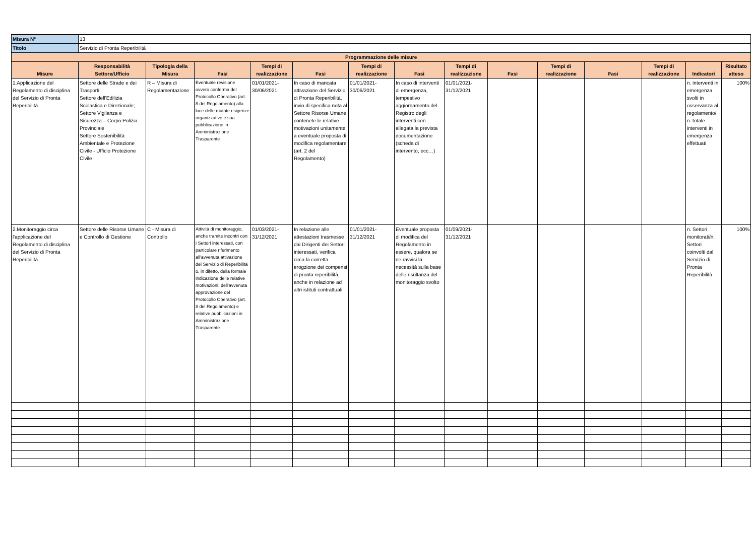| Misura N° | 13 | | | | | | | | | | | | | |
| Titolo | Servizio di Pronta Reperibilità | | | | | | | | | | | | | |
| Programmazione delle misure | | | | | | | | | | | | | | |
| Misure | Responsabilità Settore/Ufficio | Tipologia della Misura | Fasi | Tempi di realizzazione | Fasi | Tempi di realizzazione | Fasi | Tempi di realizzazione | Fasi | Tempi di realizzazione | Fasi | Tempi di realizzazione | Indicatori | Risultato atteso |
| 1.Applicazione del Regolamento di disciplina del Servizio di Pronta Reperibilità | Settore delle Strade e dei Trasporti; Settore dell’Edilizia Scolastica e Direzionale; Settore Vigilanza e Sicurezza – Corpo Polizia Provinciale Settore Sostenibilità Ambientale e Protezione Civile - Ufficio Protezione Civile | R – Misura di Regolamentazione | Eventuale revisione ovvero conferma del Protocollo Operativo (art. 8 del Regolamento) alla luce delle mutate esigenze organizzative e sua pubblicazione in Amministrazione Trasparente | 01/01/2021-30/06/2021 | In caso di mancata attivazione del Servizio di Pronta Reperibilità, invio di specifica nota al Settore Risorse Umane contenete le relative motivazioni unitamente a eventuale proposta di modifica regolamentare (art. 2 del Regolamento) | 01/01/2021-30/06/2021 | In caso di interventi di emergenza, tempestivo aggiornamento del Registro degli interventi con allegata la prevista documentazione (scheda di intervento, ecc…) | 01/01/2021-31/12/2021 | | | | | n. interventi in emergenza svolti in osservanza al regolamento/ n. totale interventi in emergenza effettuati | 100% |
| 2.Monitoraggio circa l'applicazione del Regolamento di disciplina del Servizio di Pronta Reperibilità | Settore delle Risorse Umane e Controllo di Gestione | C - Misura di Controllo | Attività di monitoraggio, anche tramite incontri con i Settori interessati, con particolare riferimento all'avvenuta attivazione del Servizio di Reperibilità o, in difetto, della formale indicazione delle relative motivazioni; dell'avvenuta approvazione del Protocollo Operativo (art. 8 del Regolamento) e relative pubblicazioni in Amministrazione Trasparente | 01/03/2021-31/12/2021 | In relazione alle attestazioni trasmesse dai Dirigenti dei Settori interessati, verifica circa la corretta erogzione dei compensi di pronta reperibilità, anche in relazione ad altri istituti contrattuali | 01/01/2021-31/12/2021 | Eventuale proposta di modifica del Regolamento in essere, qualora se ne ravvisi la necessità sulla base delle risultanza del monitoraggio svolto | 01/09/2021-31/12/2021 | | | | | n. Settori monitorati/n. Settori coinvolti dal Servizio di Pronta Reperibilità | 100% |